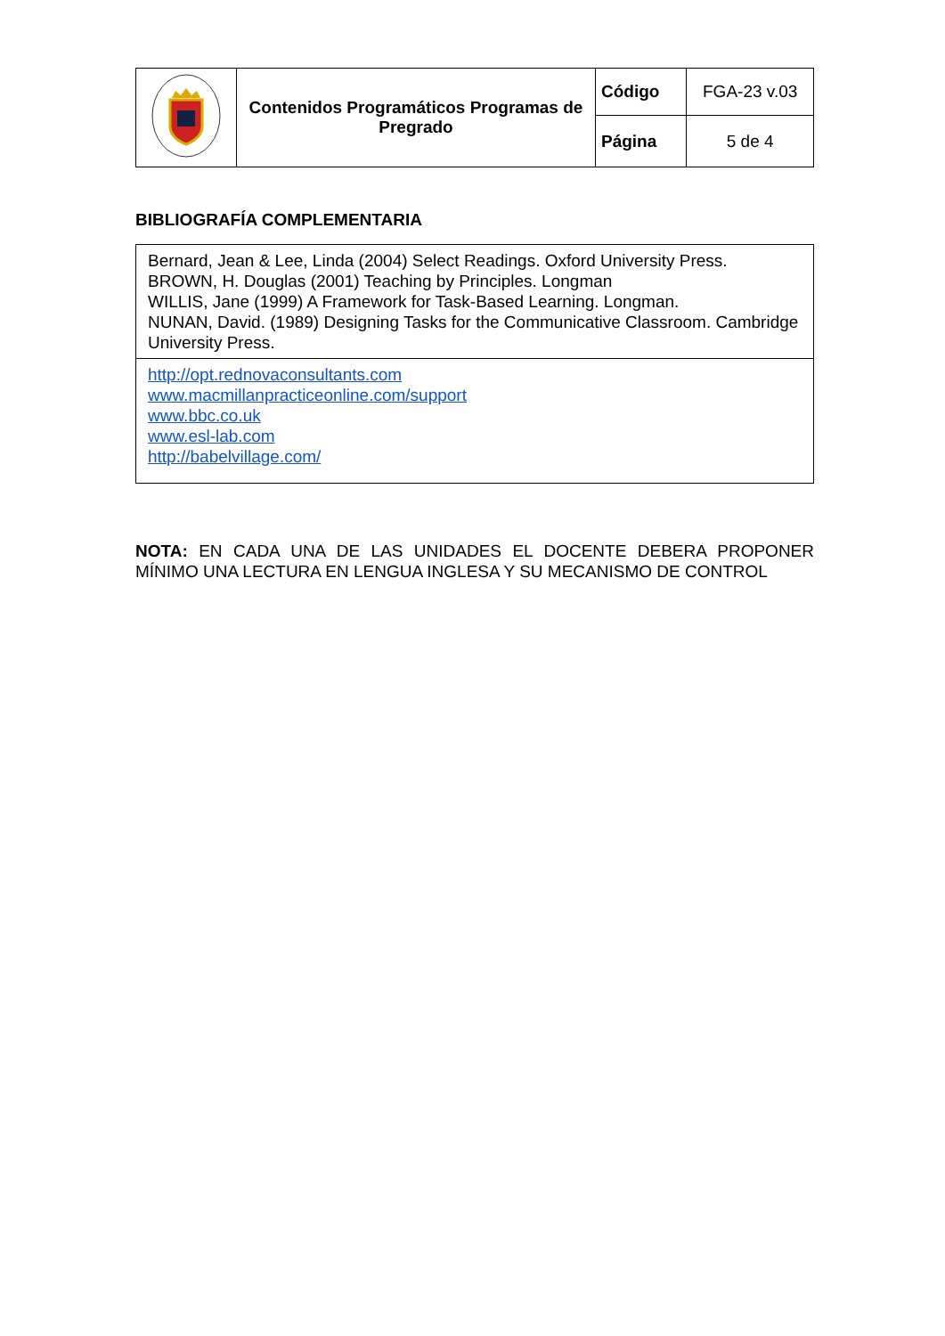| | Contenidos Programáticos Programas de Pregrado | Código | FGA-23 v.03 |
| | | Página | 5 de 4 |
BIBLIOGRAFÍA COMPLEMENTARIA
| Bernard, Jean & Lee, Linda (2004) Select Readings. Oxford University Press. BROWN, H. Douglas (2001) Teaching by Principles. Longman WILLIS, Jane (1999) A Framework for Task-Based Learning. Longman. NUNAN, David. (1989) Designing Tasks for the Communicative Classroom. Cambridge University Press. |
| http://opt.rednovaconsultants.com www.macmillanpracticeonline.com/support www.bbc.co.uk www.esl-lab.com http://babelvillage.com/ |
NOTA: EN CADA UNA DE LAS UNIDADES EL DOCENTE DEBERA PROPONER MÍNIMO UNA LECTURA EN LENGUA INGLESA Y SU MECANISMO DE CONTROL